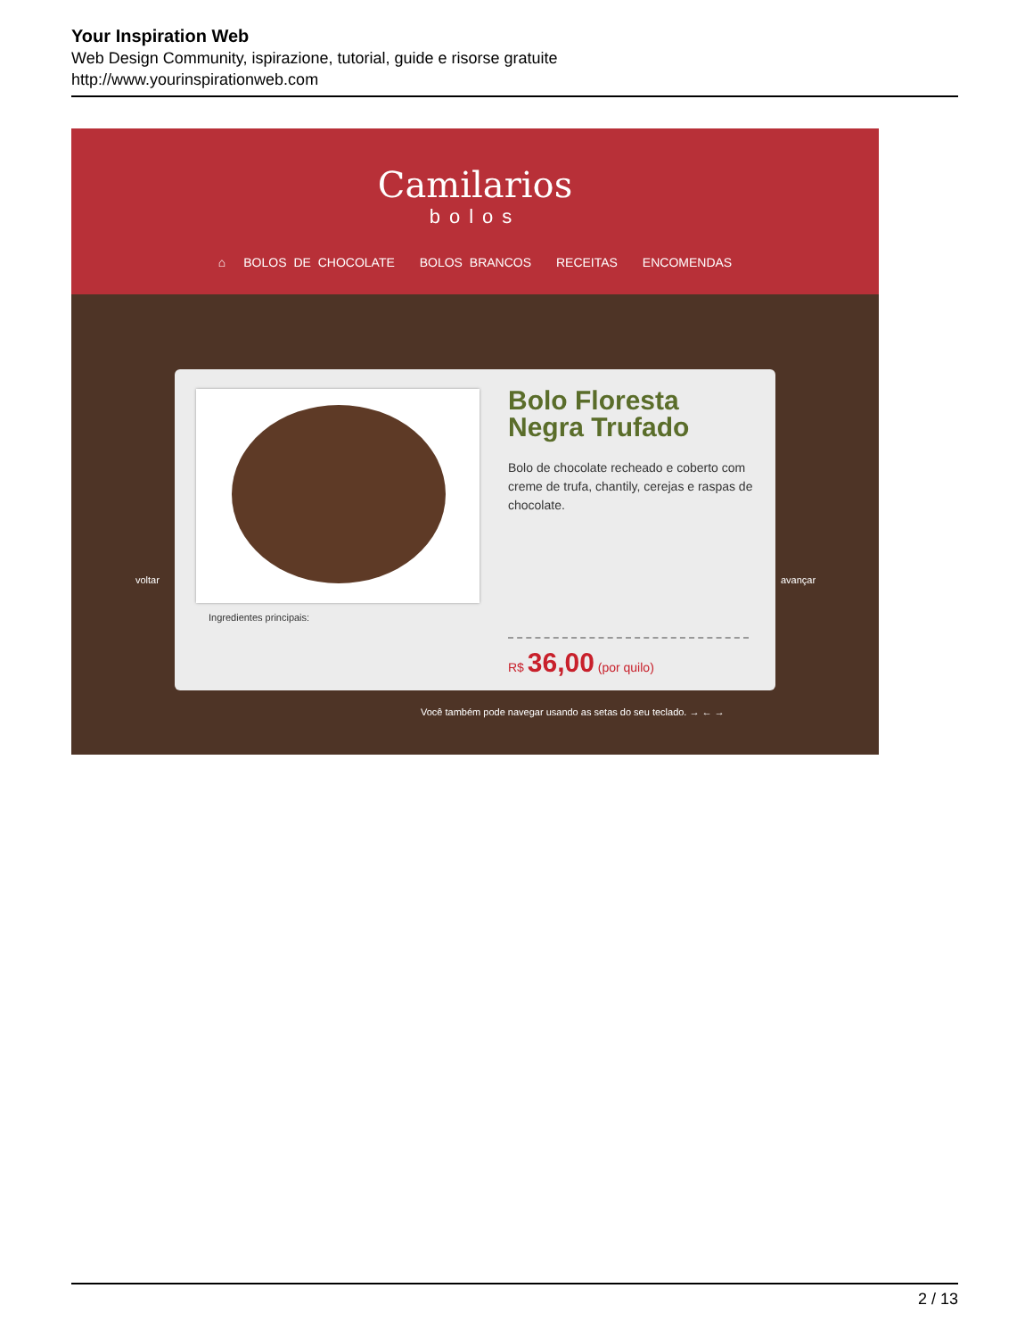Your Inspiration Web
Web Design Community, ispirazione, tutorial, guide e risorse gratuite
http://www.yourinspirationweb.com
Camilarios
bolos
⌂ BOLOS DE CHOCOLATE BOLOS BRANCOS RECEITAS ENCOMENDAS
voltar avançar
Bolo Floresta Negra Trufado
Bolo de chocolate recheado e coberto com creme de trufa, chantily, cerejas e raspas de chocolate.
Ingredientes principais:
R$ 36,00 (por quilo)
Você também pode navegar usando as setas do seu teclado. → ← →
2 / 13